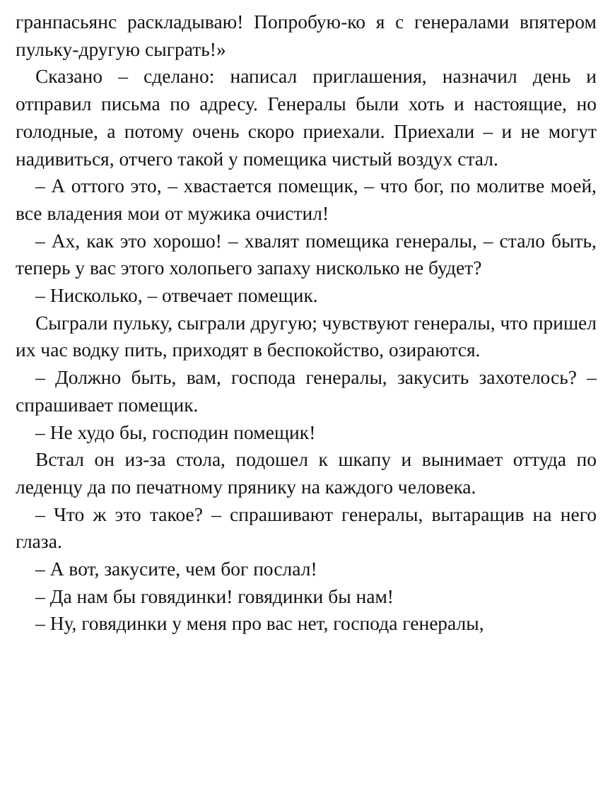гранпасьянс раскладываю! Попробую-ко я с генералами впятером пульку-другую сыграть!»
Сказано – сделано: написал приглашения, назначил день и отправил письма по адресу. Генералы были хоть и настоящие, но голодные, а потому очень скоро приехали. Приехали – и не могут надивиться, отчего такой у помещика чистый воздух стал.
– А оттого это, – хвастается помещик, – что бог, по молитве моей, все владения мои от мужика очистил!
– Ах, как это хорошо! – хвалят помещика генералы, – стало быть, теперь у вас этого холопьего запаху нисколько не будет?
– Нисколько, – отвечает помещик.
Сыграли пульку, сыграли другую; чувствуют генералы, что пришел их час водку пить, приходят в беспокойство, озираются.
– Должно быть, вам, господа генералы, закусить захотелось? – спрашивает помещик.
– Не худо бы, господин помещик!
Встал он из-за стола, подошел к шкапу и вынимает оттуда по леденцу да по печатному прянику на каждого человека.
– Что ж это такое? – спрашивают генералы, вытаращив на него глаза.
– А вот, закусите, чем бог послал!
– Да нам бы говядинки! говядинки бы нам!
– Ну, говядинки у меня про вас нет, господа генералы,